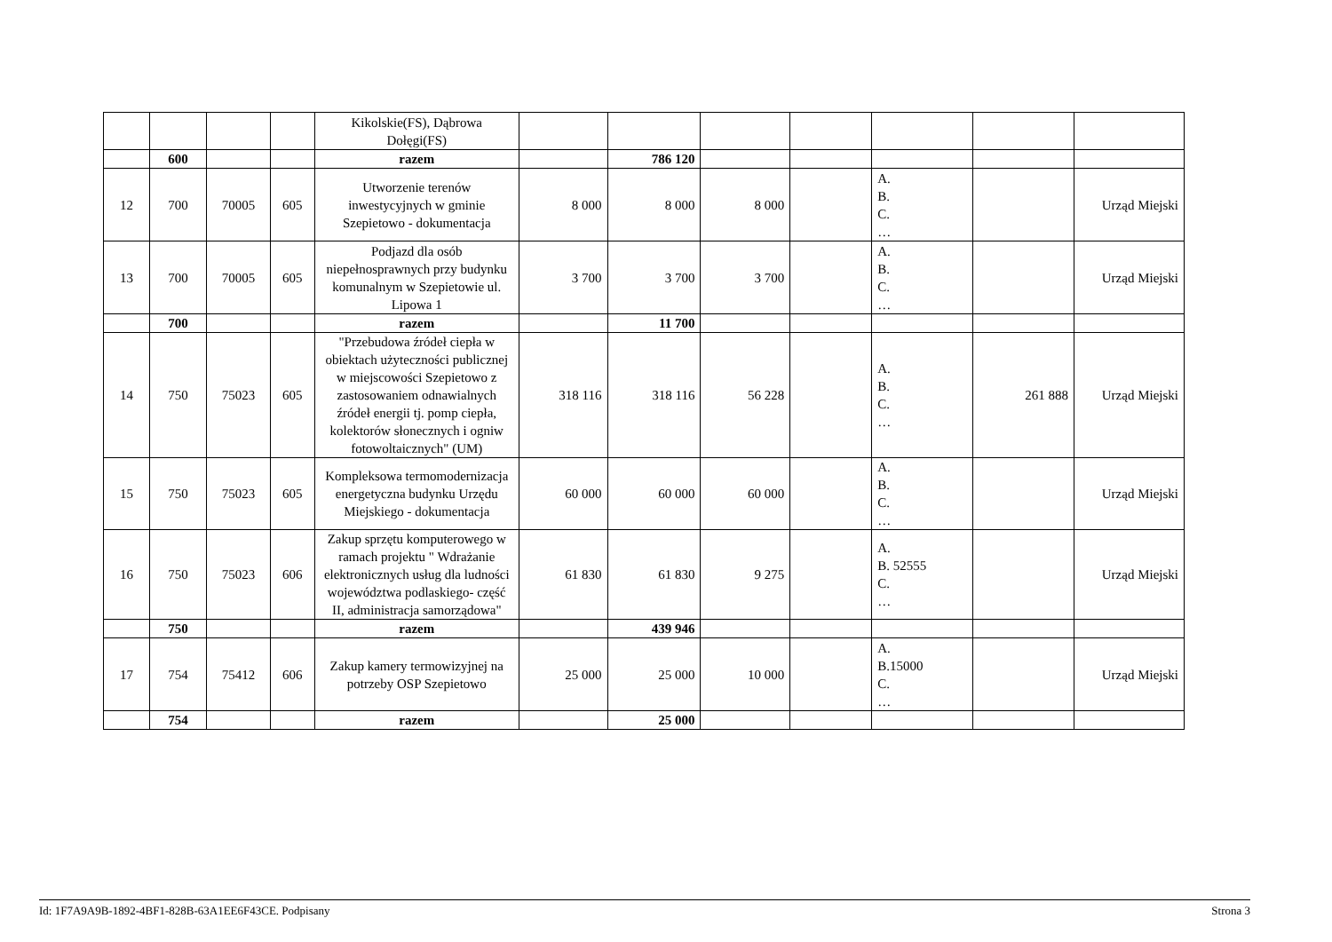| | | | | Kikolskie(FS), Dąbrowa Dołęgi(FS) | | | | | | | |
| | 600 | | | razem | | 786 120 | | | | | |
| 12 | 700 | 70005 | 605 | Utworzenie terenów inwestycyjnych w gminie Szepietowo - dokumentacja | 8 000 | 8 000 | 8 000 | | A. B. C. … | | Urząd Miejski |
| 13 | 700 | 70005 | 605 | Podjazd dla osób niepełnosprawnych przy budynku komunalnym w Szepietowie ul. Lipowa 1 | 3 700 | 3 700 | 3 700 | | A. B. C. … | | Urząd Miejski |
| | 700 | | | razem | | 11 700 | | | | | |
| 14 | 750 | 75023 | 605 | "Przebudowa źródeł ciepła w obiektach użyteczności publicznej w miejscowości Szepietowo z zastosowaniem odnawialnych źródeł energii tj. pomp ciepła, kolektorów słonecznych i ogniw fotowoltaicznych" (UM) | 318 116 | 318 116 | 56 228 | | A. B. C. … | 261 888 | Urząd Miejski |
| 15 | 750 | 75023 | 605 | Kompleksowa termomodernizacja energetyczna budynku Urzędu Miejskiego - dokumentacja | 60 000 | 60 000 | 60 000 | | A. B. C. … | | Urząd Miejski |
| 16 | 750 | 75023 | 606 | Zakup sprzętu komputerowego w ramach projektu " Wdrażanie elektronicznych usług dla ludności województwa podlaskiego- część II, administracja samorządowa" | 61 830 | 61 830 | 9 275 | | A. B. 52555 C. … | | Urząd Miejski |
| | 750 | | | razem | | 439 946 | | | | | |
| 17 | 754 | 75412 | 606 | Zakup kamery termowizyjnej na potrzeby OSP Szepietowo | 25 000 | 25 000 | 10 000 | | A. B.15000 C. … | | Urząd Miejski |
| | 754 | | | razem | | 25 000 | | | | | |
Id: 1F7A9A9B-1892-4BF1-828B-63A1EE6F43CE. Podpisany Strona 3